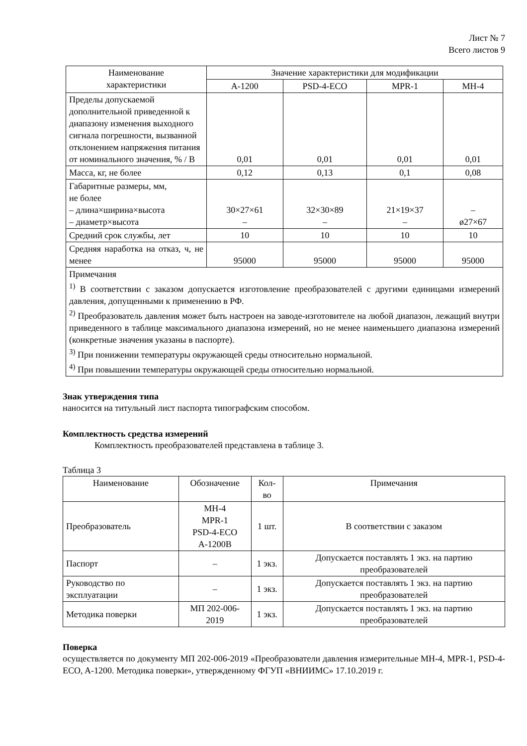Лист № 7
Всего листов 9
| Наименование характеристики | Значение характеристики для модификации | | | |
| --- | --- | --- | --- | --- |
| | A-1200 | PSD-4-ECO | MPR-1 | MH-4 |
| Пределы допускаемой дополнительной приведенной к диапазону изменения выходного сигнала погрешности, вызванной отклонением напряжения питания от номинального значения, % / В | 0,01 | 0,01 | 0,01 | 0,01 |
| Масса, кг, не более | 0,12 | 0,13 | 0,1 | 0,08 |
| Габаритные размеры, мм, не более – длина×ширина×высота – диаметр×высота | 30×27×61 – | 32×30×89 – | 21×19×37 – | – ø27×67 |
| Средний срок службы, лет | 10 | 10 | 10 | 10 |
| Средняя наработка на отказ, ч, не менее | 95000 | 95000 | 95000 | 95000 |
| Примечания <sup>1)</sup> В соответствии с заказом допускается изготовление преобразователей с другими единицами измерений давления, допущенными к применению в РФ. <sup>2)</sup> Преобразователь давления может быть настроен на заводе-изготовителе на любой диапазон, лежащий внутри приведенного в таблице максимального диапазона измерений, но не менее наименьшего диапазона измерений (конкретные значения указаны в паспорте). <sup>3)</sup> При понижении температуры окружающей среды относительно нормальной. <sup>4)</sup> При повышении температуры окружающей среды относительно нормальной. | | | | |
Знак утверждения типа
наносится на титульный лист паспорта типографским способом.
Комплектность средства измерений
Комплектность преобразователей представлена в таблице 3.
Таблица 3
| Наименование | Обозначение | Кол-во | Примечания |
| --- | --- | --- | --- |
| Преобразователь | MH-4 MPR-1 PSD-4-ECO A-1200B | 1 шт. | В соответствии с заказом |
| Паспорт | – | 1 экз. | Допускается поставлять 1 экз. на партию преобразователей |
| Руководство по эксплуатации | – | 1 экз. | Допускается поставлять 1 экз. на партию преобразователей |
| Методика поверки | МП 202-006-2019 | 1 экз. | Допускается поставлять 1 экз. на партию преобразователей |
Поверка
осуществляется по документу МП 202-006-2019 «Преобразователи давления измерительные MH-4, MPR-1, PSD-4-ECO, A-1200. Методика поверки», утвержденному ФГУП «ВНИИМС» 17.10.2019 г.